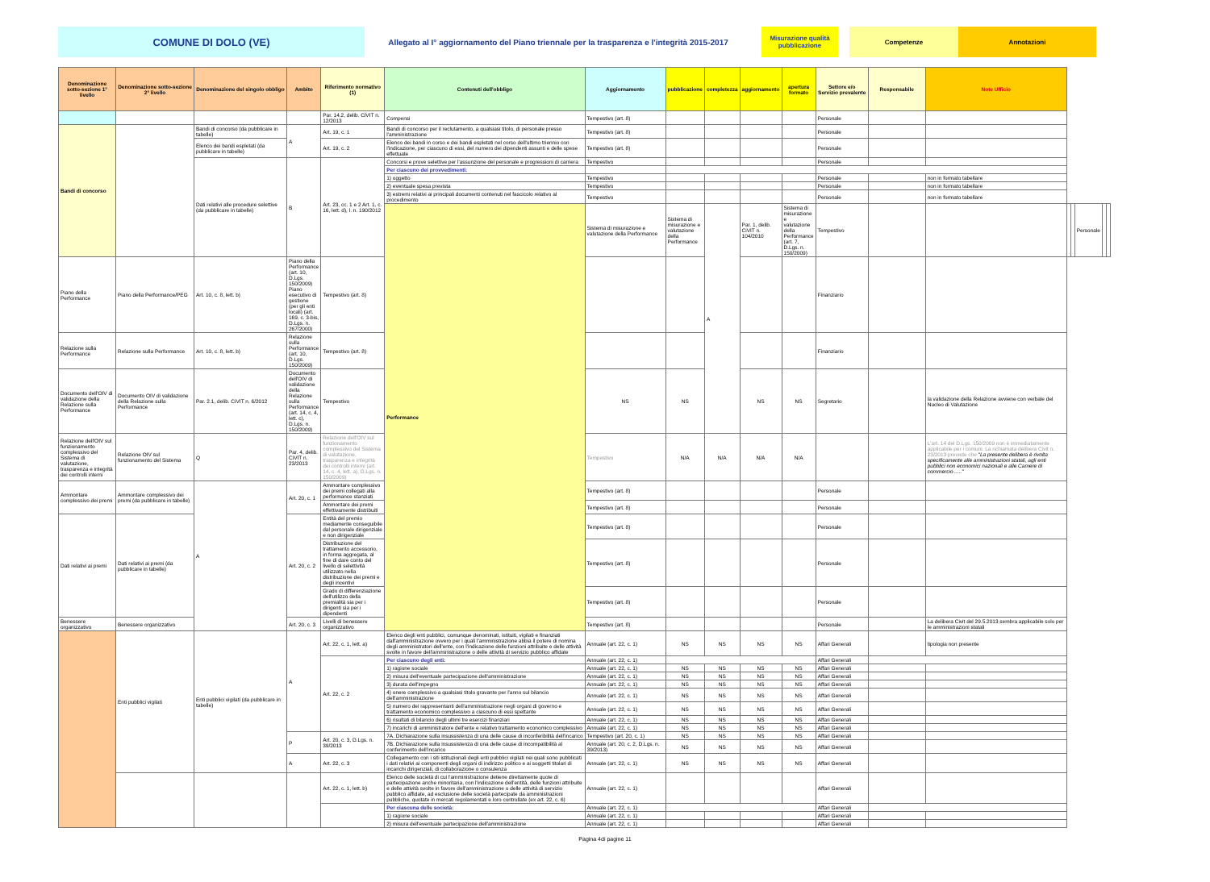COMUNE DI DOLO (VE)
Allegato al I° aggiornamento del Piano triennale per la trasparenza e l'integrità 2015-2017
Misurazione qualità pubblicazione
Competenze Annotazioni
| Denominazione sotto-sezione 1° livello | Denominazione sotto-sezione 2° livello | Denominazione del singolo obbligo | Ambito | Riferimento normativo (1) | Contenuti dell'obbligo | Aggiornamento | pubblicazione | completezza | aggiornamento | apertura formato | Settore e/o Servizio prevalente | Responsabile | Note Ufficio | | | | | |
| --- | --- | --- | --- | --- | --- | --- | --- | --- | --- | --- | --- | --- | --- | --- | --- | --- | --- | --- |
| | | | | Par. 14.2, delib. CiVIT n. 12/2013 | Compensi | Tempestivo (art. 8) | | | | | Personale | | | | | | | |
| Bandi di concorso | | Bandi di concorso (da pubblicare in tabelle) | A | Art. 19, c. 1 | Bandi di concorso per il reclutamento, a qualsiasi titolo, di personale presso l'amministrazione | Tempestivo (art. 8) | | | | | Personale | | | | | | | |
| | | Elenco dei bandi espletati (da pubblicare in tabelle) | | Art. 19, c. 2 | Elenco dei bandi in corso e dei bandi espletati nel corso dell'ultimo triennio con l'indicazione, per ciascuno di essi, del numero dei dipendenti assunti e delle spese effettuate | Tempestivo (art. 8) | | | | | Personale | | | | | | | |
| | | Dati relativi alle procedure selettive (da pubblicare in tabelle) | B | Art. 23, cc. 1 e 2 Art. 1, c. 16, lett. d), l. n. 190/2012 | Concorsi e prove selettive per l'assunzione del personale e progressioni di carriera | Tempestivo | | | | | Personale | | | | | | | |
| | | | | | Per ciascuno dei provvedimenti: | | | | | | | | | | | | | |
| | | | | | 1) oggetto | Tempestivo | | | | | Personale | | non in formato tabellare | | | | | |
| | | | | | 2) eventuale spesa prevista | Tempestivo | | | | | Personale | | non in formato tabellare | | | | | |
| | | | | | 3) estremi relativi ai principali documenti contenuti nel fascicolo relativo al procedimento | Tempestivo | | | | | Personale | | non in formato tabellare | | | | | |
| | | | | | Performance | Sistema di misurazione e valutazione della Performance | Sistema di misurazione e valutazione della Performance | A | Par. 1, delib. CiVIT n. 104/2010 | Sistema di misurazione e valutazione della Performance (art. 7, D.Lgs. n. 150/2009) | Tempestivo | | | | | Personale | | |
| Piano della Performance | Piano della Performance/PEG | Art. 10, c. 8, lett. b) | Piano della Performance (art. 10, D.Lgs. 150/2009) Piano esecutivo di gestione (per gli enti locali) (art. 169, c. 3-bis, D.Lgs. n. 267/2000) | Tempestivo (art. 8) | | | | | | | Finanziario | | | | | | | |
| Relazione sulla Performance | Relazione sulla Performance | Art. 10, c. 8, lett. b) | Relazione sulla Performance (art. 10, D.Lgs. 150/2009) | Tempestivo (art. 8) | | | | | | | Finanziario | | | | | | | |
| Documento dell'OIV di validazione della Relazione sulla Performance | Documento OIV di validazione della Relazione sulla Performance | Par. 2.1, delib. CiVIT n. 6/2012 | Documento dell'OIV di validazione della Relazione sulla Performance (art. 14, c. 4, lett. c), D.Lgs. n. 150/2009) | Tempestivo | | NS | NS | | NS | NS | Segretario | | la validazione della Relazione avviene con verbale del Nucleo di Valutazione | | | | | |
| Relazione dell'OIV sul funzionamento complessivo del Sistema di valutazione, trasparenza e integrità dei controlli interni | Relazione OIV sul funzionamento del Sistema | Q | Par. 4, delib. CiVIT n. 23/2013 | Relazione dell'OIV sul funzionamento complessivo del Sistema di valutazione, trasparenza e integrità dei controlli interni (art. 14, c. 4, lett. a), D.Lgs. n. 150/2009) | | Tempestivo | N/A | N/A | N/A | N/A | | | L'art. 14 del D.Lgs. 150/2009 non è immediatamente applicabile per i comuni. La richiamata delibera Civit n. 23/2013 prevede che "La presente delibera è rivolta specificamente alle amministrazioni statali, agli enti pubblici non economici nazionali e alle Camere di commercio ....." | | | | | |
| Ammontare complessivo dei premi | Ammontare complessivo dei premi (da pubblicare in tabelle) | A | Art. 20, c. 1 | Ammontare complessivo dei premi collegati alla performance stanziati | | Tempestivo (art. 8) | | | | | Personale | | | | | | | |
| | | | | Ammontare dei premi effettivamente distribuiti | | Tempestivo (art. 8) | | | | | Personale | | | | | | | |
| Dati relativi ai premi | Dati relativi ai premi (da pubblicare in tabelle) | | Art. 20, c. 2 | Entità del premio mediamente conseguibile dal personale dirigenziale e non dirigenziale | | Tempestivo (art. 8) | | | | | Personale | | | | | | | |
| | | | | Distribuzione del trattamento accessorio, in forma aggregata, al fine di dare conto del livello di selettività utilizzato nella distribuzione dei premi e degli incentivi | | Tempestivo (art. 8) | | | | | Personale | | | | | | | |
| | | | | Grado di differenziazione dell'utilizzo della premialità sia per i dirigenti sia per i dipendenti | | Tempestivo (art. 8) | | | | | Personale | | | | | | | |
| Benessere organizzativo | Benessere organizzativo | | Art. 20, c. 3 | Livelli di benessere organizzativo | | Tempestivo (art. 8) | | | | | Personale | | La delibera Civit del 29.5.2013 sembra applicabile solo per le amministrazioni statali | | | | | |
| | Enti pubblici vigilati | Enti pubblici vigilati (da pubblicare in tabelle) | A | Art. 22, c. 1, lett. a) | Elenco degli enti pubblici, comunque denominati, istituiti, vigilati e finanziati dall'amministrazione ovvero per i quali l'amministrazione abbia il potere di nomina degli amministratori dell'ente, con l'indicazione delle funzioni attribuite e delle attività svolte in favore dell'amministrazione o delle attività di servizio pubblico affidate | Annuale (art. 22, c. 1) | NS | NS | NS | NS | Affari Generali | | tipologia non presente | | | | | |
| | | | | Art. 22, c. 2 | Per ciascuno degli enti: | Annuale (art. 22, c. 1) | | | | | Affari Generali | | | | | | | |
| | | | | | 1) ragione sociale | Annuale (art. 22, c. 1) | NS | NS | NS | NS | Affari Generali | | | | | | | |
| | | | | | 2) misura dell'eventuale partecipazione dell'amministrazione | Annuale (art. 22, c. 1) | NS | NS | NS | NS | Affari Generali | | | | | | | |
| | | | | | 3) durata dell'impegno | Annuale (art. 22, c. 1) | NS | NS | NS | NS | Affari Generali | | | | | | | |
| | | | | | 4) onere complessivo a qualsiasi titolo gravante per l'anno sul bilancio dell'amministrazione | Annuale (art. 22, c. 1) | NS | NS | NS | NS | Affari Generali | | | | | | | |
| | | | | | 5) numero dei rappresentanti dell'amministrazione negli organi di governo e trattamento economico complessivo a ciascuno di essi spettante | Annuale (art. 22, c. 1) | NS | NS | NS | NS | Affari Generali | | | | | | | |
| | | | | | 6) risultati di bilancio degli ultimi tre esercizi finanziari | Annuale (art. 22, c. 1) | NS | NS | NS | NS | Affari Generali | | | | | | | |
| | | | | | 7) incarichi di amministratore dell'ente e relativo trattamento economico complessivo | Annuale (art. 22, c. 1) | NS | NS | NS | NS | Affari Generali | | | | | | | |
| | | | P | Art. 20, c. 3, D.Lgs. n. 39/2013 | 7A. Dichiarazione sulla insussistenza di una delle cause di inconferibilità dell'incarico | Tempestivo (art. 20, c. 1) | NS | NS | NS | NS | Affari Generali | | | | | | | |
| | | | | | 7B. Dichiarazione sulla insussistenza di una delle cause di incompatibilità al conferimento dell'incarico | Annuale (art. 20, c. 2, D.Lgs. n. 39/2013) | NS | NS | NS | NS | Affari Generali | | | | | | | |
| | | | A | Art. 22, c. 3 | Collegamento con i siti istituzionali degli enti pubblici vigilati nei quali sono pubblicati i dati relativi ai componenti degli organi di indirizzo politico e ai soggetti titolari di incarichi dirigenziali, di collaborazione o consulenza | Annuale (art. 22, c. 1) | NS | NS | NS | NS | Affari Generali | | | | | | | |
| | | | | Art. 22, c. 1, lett. b) | Elenco delle società di cui l'amministrazione detiene direttamente quote di partecipazione anche minoritaria, con l'indicazione dell'entità, delle funzioni attribuite e delle attività svolte in favore dell'amministrazione o delle attività di servizio pubblico affidate, ad esclusione delle società partecipate da amministrazioni pubbliche, quotate in mercati regolamentati e loro controllate (ex art. 22, c. 6) | Annuale (art. 22, c. 1) | | | | | Affari Generali | | | | | | | |
| | | | | | Per ciascuna delle società: | Annuale (art. 22, c. 1) | | | | | Affari Generali | | | | | | | |
| | | | | | 1) ragione sociale | Annuale (art. 22, c. 1) | | | | | Affari Generali | | | | | | | |
| | | | | | 2) misura dell'eventuale partecipazione dell'amministrazione | Annuale (art. 22, c. 1) | | | | | Affari Generali | | | | | | | |
Pagina 4di pagine 11